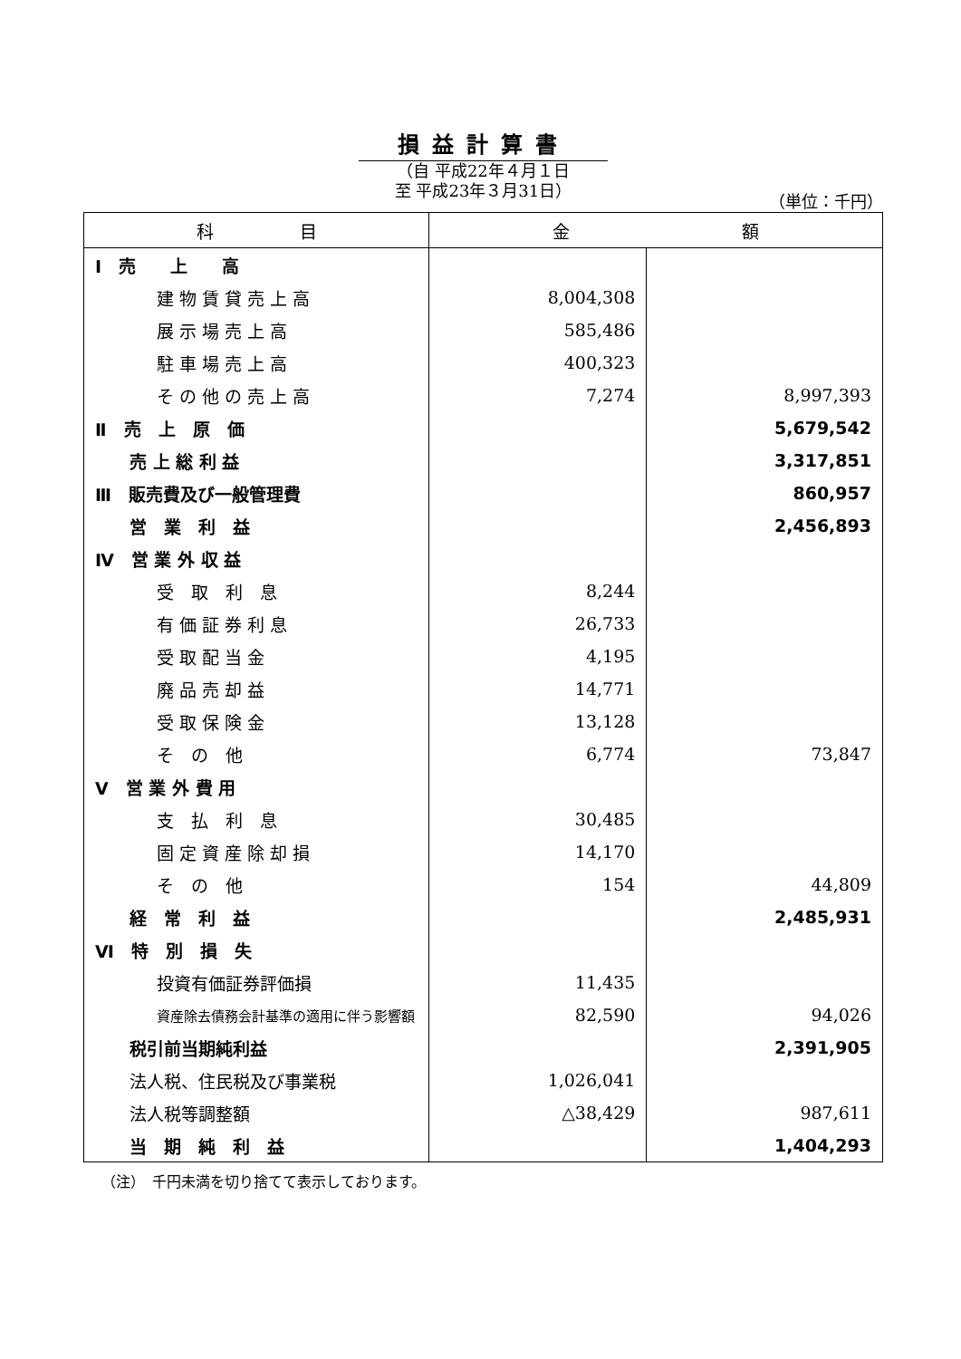損益計算書
（自 平成22年４月１日
至 平成23年３月31日）
（単位：千円）
| 科 目 | 金 額 | |
| --- | --- | --- |
| Ⅰ 売 上 高 | | |
| 建 物 賃 貸 売 上 高 | 8,004,308 | |
| 展 示 場 売 上 高 | 585,486 | |
| 駐 車 場 売 上 高 | 400,323 | |
| そ の 他 の 売 上 高 | 7,274 | 8,997,393 |
| Ⅱ 売 上 原 価 | | 5,679,542 |
| 売 上 総 利 益 | | 3,317,851 |
| Ⅲ 販売費及び一般管理費 | | 860,957 |
| 営 業 利 益 | | 2,456,893 |
| Ⅳ 営 業 外 収 益 | | |
| 受 取 利 息 | 8,244 | |
| 有 価 証 券 利 息 | 26,733 | |
| 受 取 配 当 金 | 4,195 | |
| 廃 品 売 却 益 | 14,771 | |
| 受 取 保 険 金 | 13,128 | |
| そ の 他 | 6,774 | 73,847 |
| Ⅴ 営 業 外 費 用 | | |
| 支 払 利 息 | 30,485 | |
| 固 定 資 産 除 却 損 | 14,170 | |
| そ の 他 | 154 | 44,809 |
| 経 常 利 益 | | 2,485,931 |
| Ⅵ 特 別 損 失 | | |
| 投資有価証券評価損 | 11,435 | |
| 資産除去債務会計基準の適用に伴う影響額 | 82,590 | 94,026 |
| 税引前当期純利益 | | 2,391,905 |
| 法人税、住民税及び事業税 | 1,026,041 | |
| 法人税等調整額 | △38,429 | 987,611 |
| 当 期 純 利 益 | | 1,404,293 |
（注）　千円未満を切り捨てて表示しております。